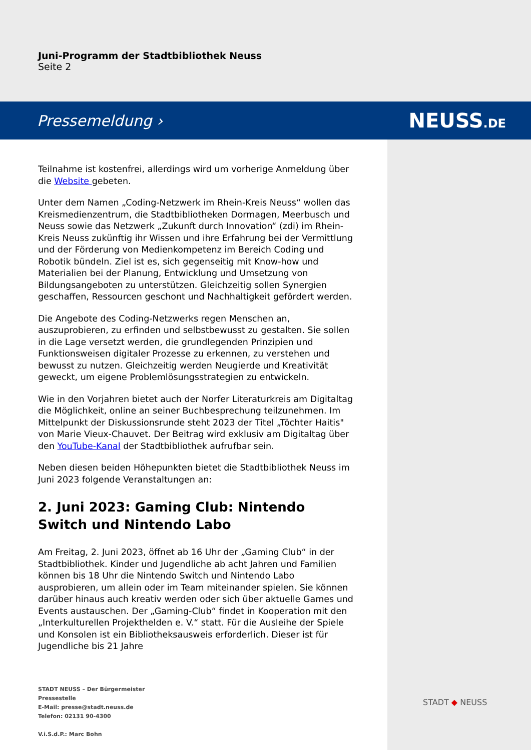Juni-Programm der Stadtbibliothek Neuss
Seite 2
Pressemeldung › NEUSS.DE
Teilnahme ist kostenfrei, allerdings wird um vorherige Anmeldung über die Website gebeten.
Unter dem Namen „Coding-Netzwerk im Rhein-Kreis Neuss“ wollen das Kreismedienzentrum, die Stadtbibliotheken Dormagen, Meerbusch und Neuss sowie das Netzwerk „Zukunft durch Innovation“ (zdi) im Rhein-Kreis Neuss zukünftig ihr Wissen und ihre Erfahrung bei der Vermittlung und der Förderung von Medienkompetenz im Bereich Coding und Robotik bündeln. Ziel ist es, sich gegenseitig mit Know-how und Materialien bei der Planung, Entwicklung und Umsetzung von Bildungsangeboten zu unterstützen. Gleichzeitig sollen Synergien geschaffen, Ressourcen geschont und Nachhaltigkeit gefördert werden.
Die Angebote des Coding-Netzwerks regen Menschen an, auszuprobieren, zu erfinden und selbstbewusst zu gestalten. Sie sollen in die Lage versetzt werden, die grundlegenden Prinzipien und Funktionsweisen digitaler Prozesse zu erkennen, zu verstehen und bewusst zu nutzen. Gleichzeitig werden Neugierde und Kreativität geweckt, um eigene Problemlösungsstrategien zu entwickeln.
Wie in den Vorjahren bietet auch der Norfer Literaturkreis am Digitaltag die Möglichkeit, online an seiner Buchbesprechung teilzunehmen. Im Mittelpunkt der Diskussionsrunde steht 2023 der Titel „Töchter Haitis" von Marie Vieux-Chauvet. Der Beitrag wird exklusiv am Digitaltag über den YouTube-Kanal der Stadtbibliothek aufrufbar sein.
Neben diesen beiden Höhepunkten bietet die Stadtbibliothek Neuss im Juni 2023 folgende Veranstaltungen an:
2. Juni 2023: Gaming Club: Nintendo Switch und Nintendo Labo
Am Freitag, 2. Juni 2023, öffnet ab 16 Uhr der „Gaming Club“ in der Stadtbibliothek. Kinder und Jugendliche ab acht Jahren und Familien können bis 18 Uhr die Nintendo Switch und Nintendo Labo ausprobieren, um allein oder im Team miteinander spielen. Sie können darüber hinaus auch kreativ werden oder sich über aktuelle Games und Events austauschen. Der „Gaming-Club“ findet in Kooperation mit den „Interkulturellen Projekthelden e. V.“ statt. Für die Ausleihe der Spiele und Konsolen ist ein Bibliotheksausweis erforderlich. Dieser ist für Jugendliche bis 21 Jahre
STADT NEUSS – Der Bürgermeister
Pressestelle
E-Mail: presse@stadt.neuss.de
Telefon: 02131 90-4300
V.i.S.d.P.: Marc Bohn
STADT ◆ NEUSS